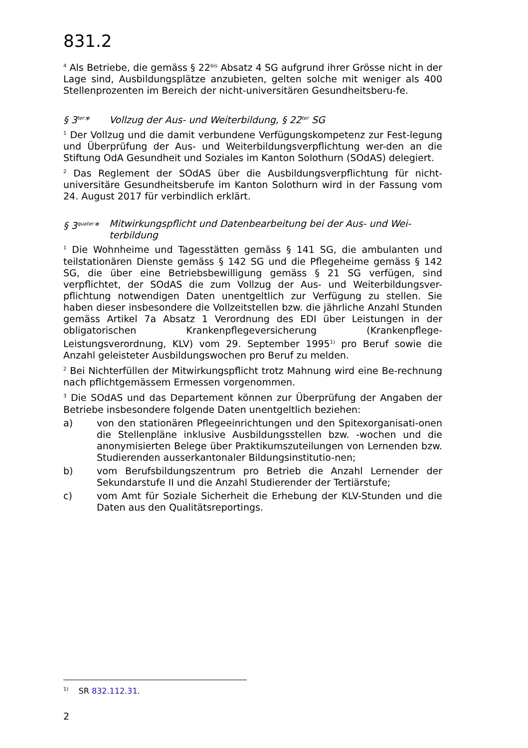831.2
<sup>4</sup> Als Betriebe, die gemäss § 22<sup>bis</sup> Absatz 4 SG aufgrund ihrer Grösse nicht in der Lage sind, Ausbildungsplätze anzubieten, gelten solche mit weniger als 400 Stellenprozenten im Bereich der nicht-universitären Gesundheitsberu-fe.
§ 3<sup>ter</sup>* Vollzug der Aus- und Weiterbildung, § 22<sup>ter</sup> SG
<sup>1</sup> Der Vollzug und die damit verbundene Verfügungskompetenz zur Fest-legung und Überprüfung der Aus- und Weiterbildungsverpflichtung wer-den an die Stiftung OdA Gesundheit und Soziales im Kanton Solothurn (SOdAS) delegiert.
<sup>2</sup> Das Reglement der SOdAS über die Ausbildungsverpflichtung für nicht-universitäre Gesundheitsberufe im Kanton Solothurn wird in der Fassung vom 24. August 2017 für verbindlich erklärt.
§ 3<sup>quater</sup>* Mitwirkungspflicht und Datenbearbeitung bei der Aus- und Wei-terbildung
<sup>1</sup> Die Wohnheime und Tagesstätten gemäss § 141 SG, die ambulanten und teilstationären Dienste gemäss § 142 SG und die Pflegeheime gemäss § 142 SG, die über eine Betriebsbewilligung gemäss § 21 SG verfügen, sind verpflichtet, der SOdAS die zum Vollzug der Aus- und Weiterbildungsver-pflichtung notwendigen Daten unentgeltlich zur Verfügung zu stellen. Sie haben dieser insbesondere die Vollzeitstellen bzw. die jährliche Anzahl Stunden gemäss Artikel 7a Absatz 1 Verordnung des EDI über Leistungen in der obligatorischen Krankenpflegeversicherung (Krankenpflege-Leistungsverordnung, KLV) vom 29. September 1995<sup>1)</sup> pro Beruf sowie die Anzahl geleisteter Ausbildungswochen pro Beruf zu melden.
<sup>2</sup> Bei Nichterfüllen der Mitwirkungspflicht trotz Mahnung wird eine Be-rechnung nach pflichtgemässem Ermessen vorgenommen.
<sup>3</sup> Die SOdAS und das Departement können zur Überprüfung der Angaben der Betriebe insbesondere folgende Daten unentgeltlich beziehen:
a) von den stationären Pflegeeinrichtungen und den Spitexorganisati-onen die Stellenpläne inklusive Ausbildungsstellen bzw. -wochen und die anonymisierten Belege über Praktikumszuteilungen von Lernenden bzw. Studierenden ausserkantonaler Bildungsinstitutio-nen;
b) vom Berufsbildungszentrum pro Betrieb die Anzahl Lernender der Sekundarstufe II und die Anzahl Studierender der Tertiärstufe;
c) vom Amt für Soziale Sicherheit die Erhebung der KLV-Stunden und die Daten aus den Qualitätsreportings.
<sup>1)</sup> SR 832.112.31.
2